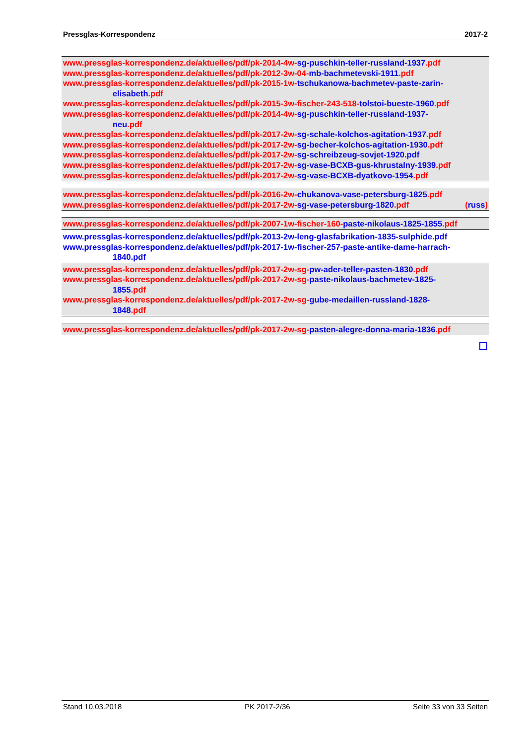Pressglas-Korrespondenz 2017-2
www.pressglas-korrespondenz.de/aktuelles/pdf/pk-2014-4w-sg-puschkin-teller-russland-1937.pdf
www.pressglas-korrespondenz.de/aktuelles/pdf/pk-2012-3w-04-mb-bachmetevski-1911.pdf
www.pressglas-korrespondenz.de/aktuelles/pdf/pk-2015-1w-tschukanowa-bachmetev-paste-zarin-
elisabeth.pdf
www.pressglas-korrespondenz.de/aktuelles/pdf/pk-2015-3w-fischer-243-518-tolstoi-bueste-1960.pdf
www.pressglas-korrespondenz.de/aktuelles/pdf/pk-2014-4w-sg-puschkin-teller-russland-1937-
neu.pdf
www.pressglas-korrespondenz.de/aktuelles/pdf/pk-2017-2w-sg-schale-kolchos-agitation-1937.pdf
www.pressglas-korrespondenz.de/aktuelles/pdf/pk-2017-2w-sg-becher-kolchos-agitation-1930.pdf
www.pressglas-korrespondenz.de/aktuelles/pdf/pk-2017-2w-sg-schreibzeug-sovjet-1920.pdf
www.pressglas-korrespondenz.de/aktuelles/pdf/pk-2017-2w-sg-vase-BCXB-gus-khrustalny-1939.pdf
www.pressglas-korrespondenz.de/aktuelles/pdf/pk-2017-2w-sg-vase-BCXB-dyatkovo-1954.pdf
www.pressglas-korrespondenz.de/aktuelles/pdf/pk-2016-2w-chukanova-vase-petersburg-1825.pdf
www.pressglas-korrespondenz.de/aktuelles/pdf/pk-2017-2w-sg-vase-petersburg-1820.pdf (russ)
www.pressglas-korrespondenz.de/aktuelles/pdf/pk-2007-1w-fischer-160-paste-nikolaus-1825-1855.pdf
www.pressglas-korrespondenz.de/aktuelles/pdf/pk-2013-2w-leng-glasfabrikation-1835-sulphide.pdf
www.pressglas-korrespondenz.de/aktuelles/pdf/pk-2017-1w-fischer-257-paste-antike-dame-harrach-
1840.pdf
www.pressglas-korrespondenz.de/aktuelles/pdf/pk-2017-2w-sg-pw-ader-teller-pasten-1830.pdf
www.pressglas-korrespondenz.de/aktuelles/pdf/pk-2017-2w-sg-paste-nikolaus-bachmetev-1825-
1855.pdf
www.pressglas-korrespondenz.de/aktuelles/pdf/pk-2017-2w-sg-gube-medaillen-russland-1828-
1848.pdf
www.pressglas-korrespondenz.de/aktuelles/pdf/pk-2017-2w-sg-pasten-alegre-donna-maria-1836.pdf
Stand 10.03.2018 PK 2017-2/36 Seite 33 von 33 Seiten